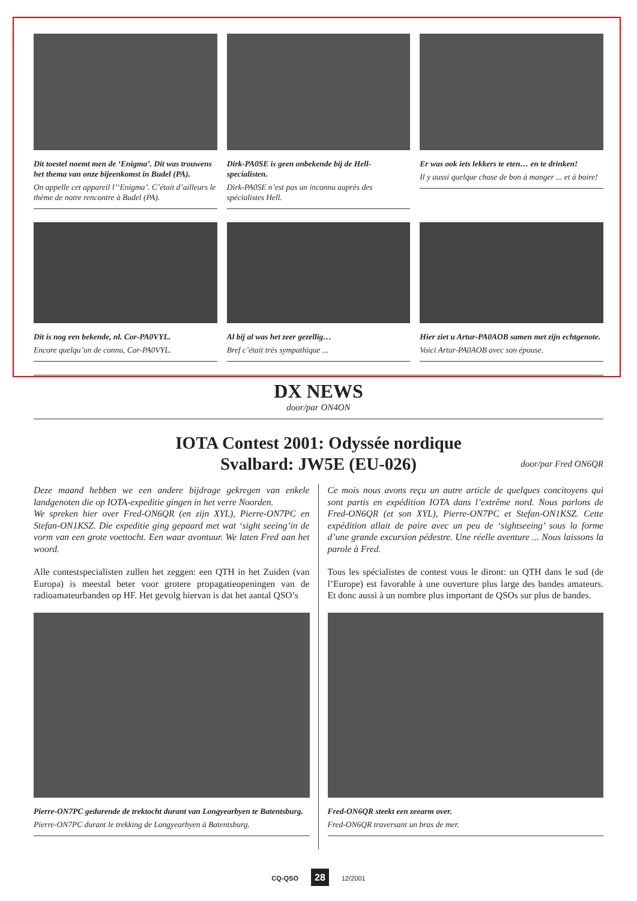Dit toestel noemt men de ‘Enigma’. Dit was trouwens het thema van onze bijeenkomst in Budel (PA).
On appelle cet appareil l’‘Enigma’. C’était d’ailleurs le thème de notre rencontre à Budel (PA).
Dirk-PA0SE is geen onbekende bij de Hell-specialisten.
Dirk-PA0SE n’est pas un inconnu auprès des spécialistes Hell.
Er was ook iets lekkers te eten… en te drinken!
Il y aussi quelque chose de bon à manger ... et à boire!
Dit is nog een bekende, nl. Cor-PA0VYL.
Encore quelqu’un de connu, Cor-PA0VYL.
Al bij al was het zeer gezellig…
Bref c’était très sympathique ...
Hier ziet u Artur-PA0AOB samen met zijn echtgenote.
Voici Artur-PA0AOB avec son épouse.
DX NEWS
door/par ON4ON
IOTA Contest 2001: Odyssée nordique
Svalbard: JW5E (EU-026)
door/par Fred ON6QR
Deze maand hebben we een andere bijdrage gekregen van enkele landgenoten die op IOTA-expeditie gingen in het verre Noorden.
We spreken hier over Fred-ON6QR (en zijn XYL), Pierre-ON7PC en Stefan-ON1KSZ. Die expeditie ging gepaard met wat ‘sight seeing’in de vorm van een grote voettocht. Een waar avontuur. We laten Fred aan het woord.
Alle contestspecialisten zullen het zeggen: een QTH in het Zuiden (van Europa) is meestal beter voor grotere propagatieopeningen van de radioamateurbanden op HF. Het gevolg hiervan is dat het aantal QSO’s
Pierre-ON7PC gedurende de trektocht durant van Longyearbyen te Batentsburg.
Pierre-ON7PC durant le trekking de Longyearbyen à Batentsburg.
Ce mois nous avons reçu un autre article de quelques concitoyens qui sont partis en expédition IOTA dans l’extrême nord. Nous parlons de Fred-ON6QR (et son XYL), Pierre-ON7PC et Stefan-ON1KSZ. Cette expédition allait de paire avec un peu de ‘sightseeing’ sous la forme d’une grande excursion pédestre. Une réelle aventure ... Nous laissons la parole à Fred.
Tous les spécialistes de contest vous le diront: un QTH dans le sud (de l’Europe) est favorable à une ouverture plus large des bandes amateurs. Et donc aussi à un nombre plus important de QSOs sur plus de bandes.
Fred-ON6QR steekt een zeearm over.
Fred-ON6QR traversant un bras de mer.
CQ-QSO 28 12/2001